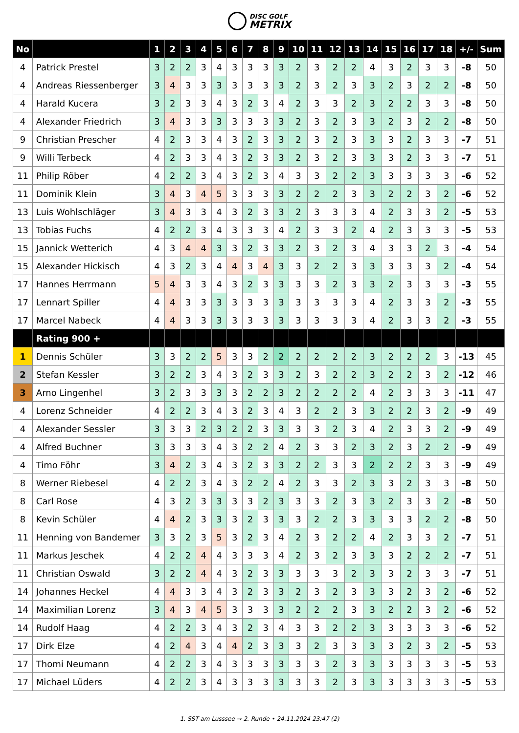DISC GOLF
METRIX
| No | | 1 | 2 | 3 | 4 | 5 | 6 | 7 | 8 | 9 | 10 | 11 | 12 | 13 | 14 | 15 | 16 | 17 | 18 | +/- | Sum |
| --- | --- | --- | --- | --- | --- | --- | --- | --- | --- | --- | --- | --- | --- | --- | --- | --- | --- | --- | --- | --- | --- |
| 4 | Patrick Prestel | 3 | 2 | 2 | 3 | 4 | 3 | 3 | 3 | 3 | 2 | 3 | 2 | 2 | 4 | 3 | 2 | 3 | 3 | -8 | 50 |
| 4 | Andreas Riessenberger | 3 | 4 | 3 | 3 | 3 | 3 | 3 | 3 | 3 | 2 | 3 | 2 | 3 | 3 | 2 | 3 | 2 | 2 | -8 | 50 |
| 4 | Harald Kucera | 3 | 2 | 3 | 3 | 4 | 3 | 2 | 3 | 4 | 2 | 3 | 3 | 2 | 3 | 2 | 2 | 3 | 3 | -8 | 50 |
| 4 | Alexander Friedrich | 3 | 4 | 3 | 3 | 3 | 3 | 3 | 3 | 3 | 2 | 3 | 2 | 3 | 3 | 2 | 3 | 2 | 2 | -8 | 50 |
| 9 | Christian Prescher | 4 | 2 | 3 | 3 | 4 | 3 | 2 | 3 | 3 | 2 | 3 | 2 | 3 | 3 | 3 | 2 | 3 | 3 | -7 | 51 |
| 9 | Willi Terbeck | 4 | 2 | 3 | 3 | 4 | 3 | 2 | 3 | 3 | 2 | 3 | 2 | 3 | 3 | 3 | 2 | 3 | 3 | -7 | 51 |
| 11 | Philip Röber | 4 | 2 | 2 | 3 | 4 | 3 | 2 | 3 | 4 | 3 | 3 | 2 | 2 | 3 | 3 | 3 | 3 | 3 | -6 | 52 |
| 11 | Dominik Klein | 3 | 4 | 3 | 4 | 5 | 3 | 3 | 3 | 3 | 2 | 2 | 2 | 3 | 3 | 2 | 2 | 3 | 2 | -6 | 52 |
| 13 | Luis Wohlschläger | 3 | 4 | 3 | 3 | 4 | 3 | 2 | 3 | 3 | 2 | 3 | 3 | 3 | 4 | 2 | 3 | 3 | 2 | -5 | 53 |
| 13 | Tobias Fuchs | 4 | 2 | 2 | 3 | 4 | 3 | 3 | 3 | 4 | 2 | 3 | 3 | 2 | 4 | 2 | 3 | 3 | 3 | -5 | 53 |
| 15 | Jannick Wetterich | 4 | 3 | 4 | 4 | 3 | 3 | 2 | 3 | 3 | 2 | 3 | 2 | 3 | 4 | 3 | 3 | 2 | 3 | -4 | 54 |
| 15 | Alexander Hickisch | 4 | 3 | 2 | 3 | 4 | 4 | 3 | 4 | 3 | 3 | 2 | 2 | 3 | 3 | 3 | 3 | 3 | 2 | -4 | 54 |
| 17 | Hannes Herrmann | 5 | 4 | 3 | 3 | 4 | 3 | 2 | 3 | 3 | 3 | 3 | 2 | 3 | 3 | 2 | 3 | 3 | 3 | -3 | 55 |
| 17 | Lennart Spiller | 4 | 4 | 3 | 3 | 3 | 3 | 3 | 3 | 3 | 3 | 3 | 3 | 3 | 4 | 2 | 3 | 3 | 2 | -3 | 55 |
| 17 | Marcel Nabeck | 4 | 4 | 3 | 3 | 3 | 3 | 3 | 3 | 3 | 3 | 3 | 3 | 3 | 4 | 2 | 3 | 3 | 2 | -3 | 55 |
| | Rating 900 + | | | | | | | | | | | | | | | | | | | | |
| 1 | Dennis Schüler | 3 | 3 | 2 | 2 | 5 | 3 | 3 | 2 | 2 | 2 | 2 | 2 | 2 | 3 | 2 | 2 | 2 | 3 | -13 | 45 |
| 2 | Stefan Kessler | 3 | 2 | 2 | 3 | 4 | 3 | 2 | 3 | 3 | 2 | 3 | 2 | 2 | 3 | 2 | 2 | 3 | 2 | -12 | 46 |
| 3 | Arno Lingenhel | 3 | 2 | 3 | 3 | 3 | 3 | 2 | 2 | 3 | 2 | 2 | 2 | 2 | 4 | 2 | 3 | 3 | 3 | -11 | 47 |
| 4 | Lorenz Schneider | 4 | 2 | 2 | 3 | 4 | 3 | 2 | 3 | 4 | 3 | 2 | 2 | 3 | 3 | 2 | 2 | 3 | 2 | -9 | 49 |
| 4 | Alexander Sessler | 3 | 3 | 3 | 2 | 3 | 2 | 2 | 3 | 3 | 3 | 3 | 2 | 3 | 4 | 2 | 3 | 3 | 2 | -9 | 49 |
| 4 | Alfred Buchner | 3 | 3 | 3 | 3 | 4 | 3 | 2 | 2 | 4 | 2 | 3 | 3 | 2 | 3 | 2 | 3 | 2 | 2 | -9 | 49 |
| 4 | Timo Föhr | 3 | 4 | 2 | 3 | 4 | 3 | 2 | 3 | 3 | 2 | 2 | 3 | 3 | 2 | 2 | 2 | 3 | 3 | -9 | 49 |
| 8 | Werner Riebesel | 4 | 2 | 2 | 3 | 4 | 3 | 2 | 2 | 4 | 2 | 3 | 3 | 2 | 3 | 3 | 2 | 3 | 3 | -8 | 50 |
| 8 | Carl Rose | 4 | 3 | 2 | 3 | 3 | 3 | 3 | 2 | 3 | 3 | 3 | 2 | 3 | 3 | 2 | 3 | 3 | 2 | -8 | 50 |
| 8 | Kevin Schüler | 4 | 4 | 2 | 3 | 3 | 3 | 2 | 3 | 3 | 3 | 2 | 2 | 3 | 3 | 3 | 3 | 2 | 2 | -8 | 50 |
| 11 | Henning von Bandemer | 3 | 3 | 2 | 3 | 5 | 3 | 2 | 3 | 4 | 2 | 3 | 2 | 2 | 4 | 2 | 3 | 3 | 2 | -7 | 51 |
| 11 | Markus Jeschek | 4 | 2 | 2 | 4 | 4 | 3 | 3 | 3 | 4 | 2 | 3 | 2 | 3 | 3 | 3 | 2 | 2 | 2 | -7 | 51 |
| 11 | Christian Oswald | 3 | 2 | 2 | 4 | 4 | 3 | 2 | 3 | 3 | 3 | 3 | 3 | 2 | 3 | 3 | 2 | 3 | 3 | -7 | 51 |
| 14 | Johannes Heckel | 4 | 4 | 3 | 3 | 4 | 3 | 2 | 3 | 3 | 2 | 3 | 2 | 3 | 3 | 3 | 2 | 3 | 2 | -6 | 52 |
| 14 | Maximilian Lorenz | 3 | 4 | 3 | 4 | 5 | 3 | 3 | 3 | 3 | 2 | 2 | 2 | 3 | 3 | 2 | 2 | 3 | 2 | -6 | 52 |
| 14 | Rudolf Haag | 4 | 2 | 2 | 3 | 4 | 3 | 2 | 3 | 4 | 3 | 3 | 2 | 2 | 3 | 3 | 3 | 3 | 3 | -6 | 52 |
| 17 | Dirk Elze | 4 | 2 | 4 | 3 | 4 | 4 | 2 | 3 | 3 | 3 | 2 | 3 | 3 | 3 | 3 | 2 | 3 | 2 | -5 | 53 |
| 17 | Thomi Neumann | 4 | 2 | 2 | 3 | 4 | 3 | 3 | 3 | 3 | 3 | 3 | 2 | 3 | 3 | 3 | 3 | 3 | 3 | -5 | 53 |
| 17 | Michael Lüders | 4 | 2 | 2 | 3 | 4 | 3 | 3 | 3 | 3 | 3 | 3 | 2 | 3 | 3 | 3 | 3 | 3 | 3 | -5 | 53 |
1. SST am Lusssee → 2. Runde • 24.11.2024 23:47 (2)